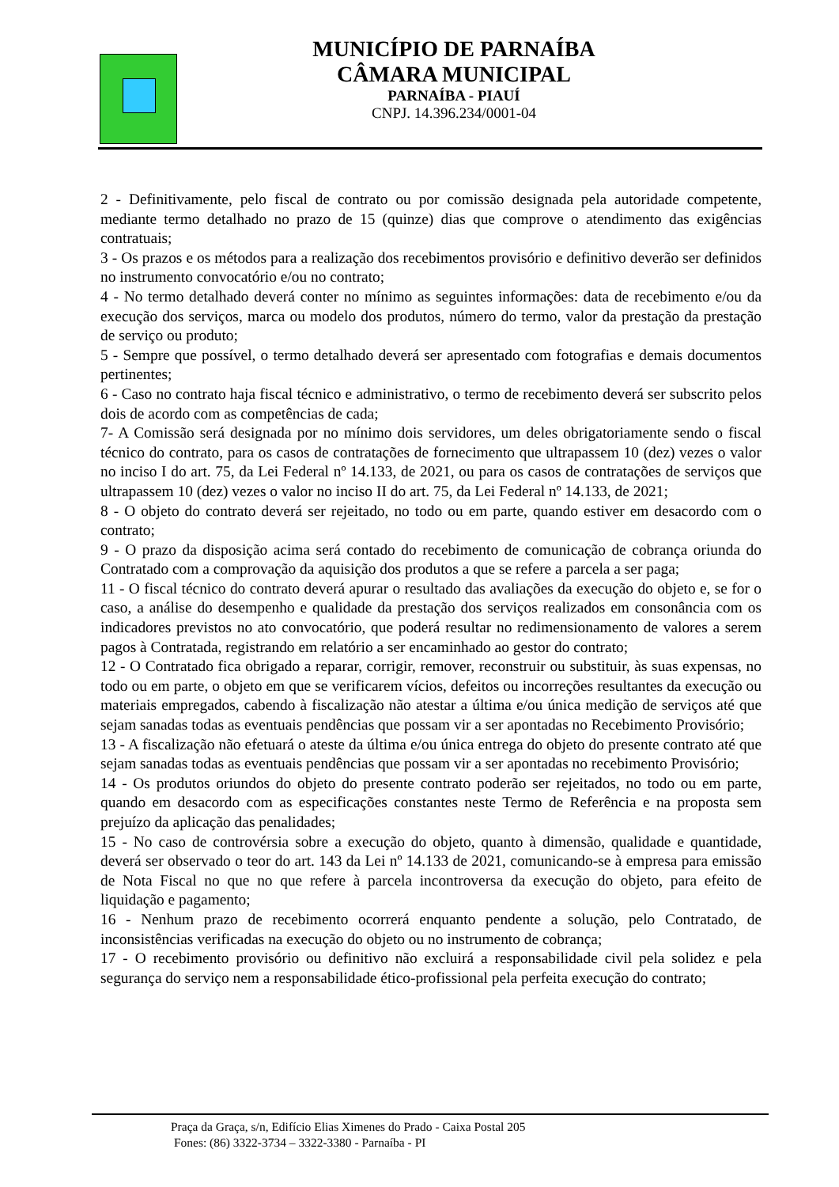MUNICÍPIO DE PARNAÍBA
CÂMARA MUNICIPAL
PARNAÍBA - PIAUÍ
CNPJ. 14.396.234/0001-04
2 - Definitivamente, pelo fiscal de contrato ou por comissão designada pela autoridade competente, mediante termo detalhado no prazo de 15 (quinze) dias que comprove o atendimento das exigências contratuais;
3 - Os prazos e os métodos para a realização dos recebimentos provisório e definitivo deverão ser definidos no instrumento convocatório e/ou no contrato;
4 - No termo detalhado deverá conter no mínimo as seguintes informações: data de recebimento e/ou da execução dos serviços, marca ou modelo dos produtos, número do termo, valor da prestação da prestação de serviço ou produto;
5 - Sempre que possível, o termo detalhado deverá ser apresentado com fotografias e demais documentos pertinentes;
6 - Caso no contrato haja fiscal técnico e administrativo, o termo de recebimento deverá ser subscrito pelos dois de acordo com as competências de cada;
7- A Comissão será designada por no mínimo dois servidores, um deles obrigatoriamente sendo o fiscal técnico do contrato, para os casos de contratações de fornecimento que ultrapassem 10 (dez) vezes o valor no inciso I do art. 75, da Lei Federal nº 14.133, de 2021, ou para os casos de contratações de serviços que ultrapassem 10 (dez) vezes o valor no inciso II do art. 75, da Lei Federal nº 14.133, de 2021;
8 - O objeto do contrato deverá ser rejeitado, no todo ou em parte, quando estiver em desacordo com o contrato;
9 - O prazo da disposição acima será contado do recebimento de comunicação de cobrança oriunda do Contratado com a comprovação da aquisição dos produtos a que se refere a parcela a ser paga;
11 - O fiscal técnico do contrato deverá apurar o resultado das avaliações da execução do objeto e, se for o caso, a análise do desempenho e qualidade da prestação dos serviços realizados em consonância com os indicadores previstos no ato convocatório, que poderá resultar no redimensionamento de valores a serem pagos à Contratada, registrando em relatório a ser encaminhado ao gestor do contrato;
12 - O Contratado fica obrigado a reparar, corrigir, remover, reconstruir ou substituir, às suas expensas, no todo ou em parte, o objeto em que se verificarem vícios, defeitos ou incorreções resultantes da execução ou materiais empregados, cabendo à fiscalização não atestar a última e/ou única medição de serviços até que sejam sanadas todas as eventuais pendências que possam vir a ser apontadas no Recebimento Provisório;
13 - A fiscalização não efetuará o ateste da última e/ou única entrega do objeto do presente contrato até que sejam sanadas todas as eventuais pendências que possam vir a ser apontadas no recebimento Provisório;
14 - Os produtos oriundos do objeto do presente contrato poderão ser rejeitados, no todo ou em parte, quando em desacordo com as especificações constantes neste Termo de Referência e na proposta sem prejuízo da aplicação das penalidades;
15 - No caso de controvérsia sobre a execução do objeto, quanto à dimensão, qualidade e quantidade, deverá ser observado o teor do art. 143 da Lei nº 14.133 de 2021, comunicando-se à empresa para emissão de Nota Fiscal no que no que refere à parcela incontroversa da execução do objeto, para efeito de liquidação e pagamento;
16 - Nenhum prazo de recebimento ocorrerá enquanto pendente a solução, pelo Contratado, de inconsistências verificadas na execução do objeto ou no instrumento de cobrança;
17 - O recebimento provisório ou definitivo não excluirá a responsabilidade civil pela solidez e pela segurança do serviço nem a responsabilidade ético-profissional pela perfeita execução do contrato;
Praça da Graça, s/n, Edifício Elias Ximenes do Prado - Caixa Postal 205
Fones: (86) 3322-3734 – 3322-3380 - Parnaíba - PI